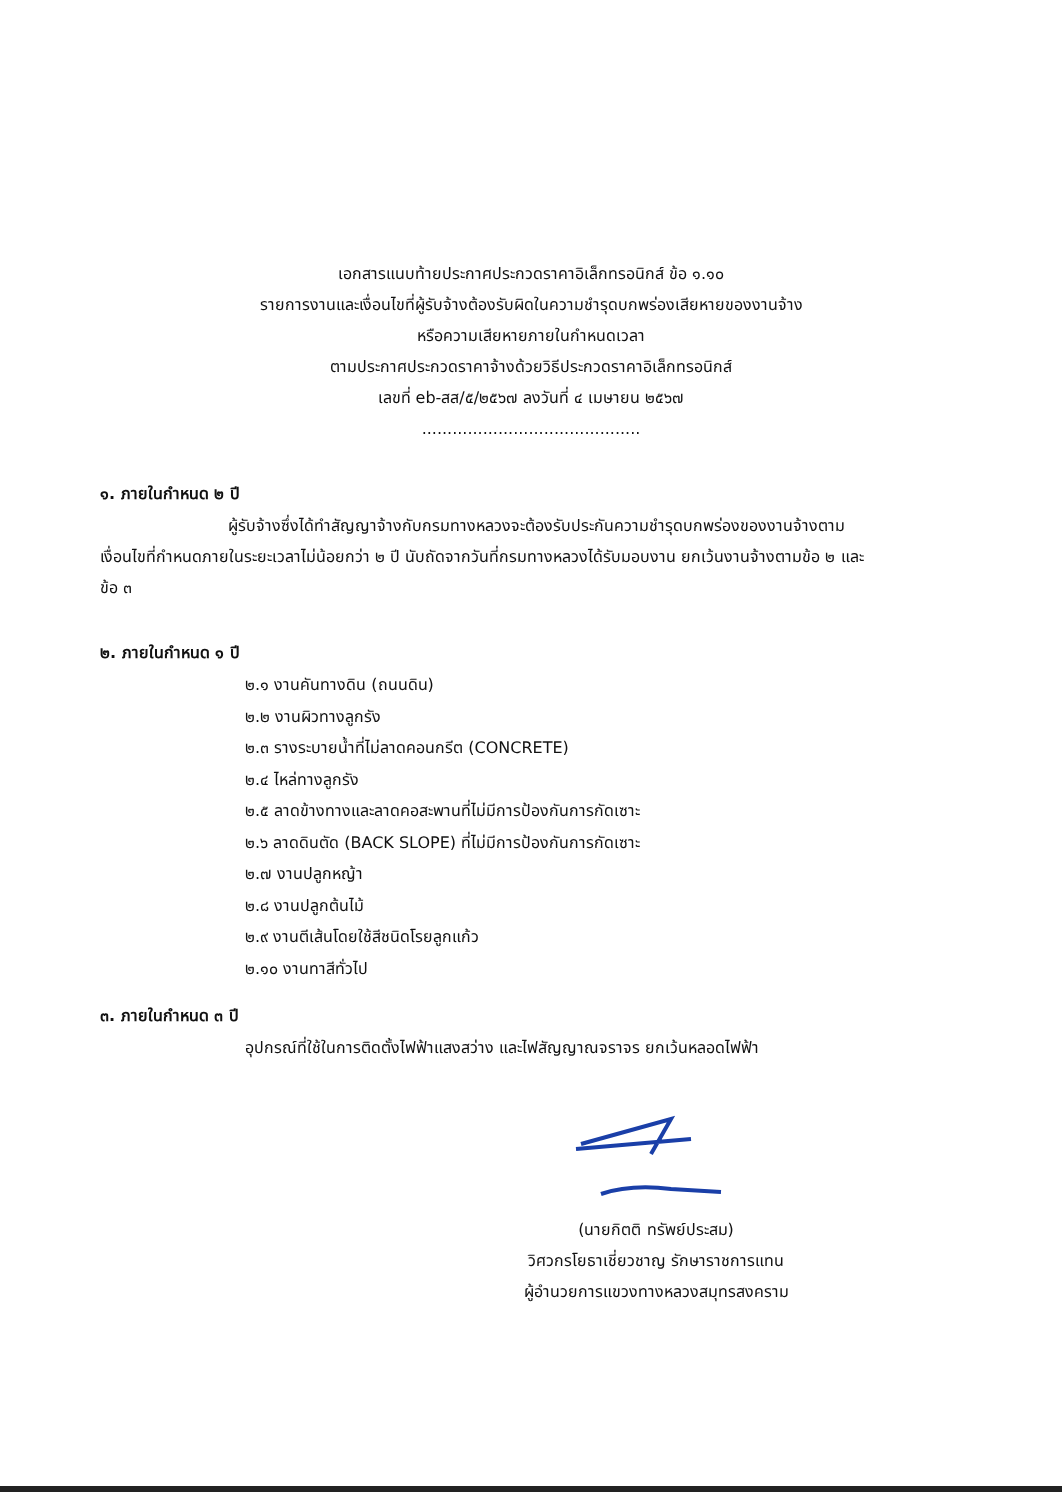เอกสารแนบท้ายประกาศประกวดราคาอิเล็กทรอนิกส์ ข้อ ๑.๑๐
รายการงานและเงื่อนไขที่ผู้รับจ้างต้องรับผิดในความชำรุดบกพร่องเสียหายของงานจ้าง
หรือความเสียหายภายในกำหนดเวลา
ตามประกาศประกวดราคาจ้างด้วยวิธีประกวดราคาอิเล็กทรอนิกส์
เลขที่ eb-สส/๕/๒๕๖๗ ลงวันที่ ๔ เมษายน ๒๕๖๗
...........................................
๑. ภายในกำหนด ๒ ปี
ผู้รับจ้างซึ่งได้ทำสัญญาจ้างกับกรมทางหลวงจะต้องรับประกันความชำรุดบกพร่องของงานจ้างตามเงื่อนไขที่กำหนดภายในระยะเวลาไม่น้อยกว่า ๒ ปี นับถัดจากวันที่กรมทางหลวงได้รับมอบงาน ยกเว้นงานจ้างตามข้อ ๒ และ ข้อ ๓
๒. ภายในกำหนด ๑ ปี
๒.๑ งานคันทางดิน (ถนนดิน)
๒.๒ งานผิวทางลูกรัง
๒.๓ รางระบายน้ำที่ไม่ลาดคอนกรีต (CONCRETE)
๒.๔ ไหล่ทางลูกรัง
๒.๕ ลาดข้างทางและลาดคอสะพานที่ไม่มีการป้องกันการกัดเซาะ
๒.๖ ลาดดินตัด (BACK SLOPE) ที่ไม่มีการป้องกันการกัดเซาะ
๒.๗ งานปลูกหญ้า
๒.๘ งานปลูกต้นไม้
๒.๙ งานตีเส้นโดยใช้สีชนิดโรยลูกแก้ว
๒.๑๐ งานทาสีทั่วไป
๓. ภายในกำหนด ๓ ปี
อุปกรณ์ที่ใช้ในการติดตั้งไฟฟ้าแสงสว่าง และไฟสัญญาณจราจร ยกเว้นหลอดไฟฟ้า
(นายกิตติ ทรัพย์ประสม)
วิศวกรโยธาเชี่ยวชาญ รักษาราชการแทน
ผู้อำนวยการแขวงทางหลวงสมุทรสงคราม